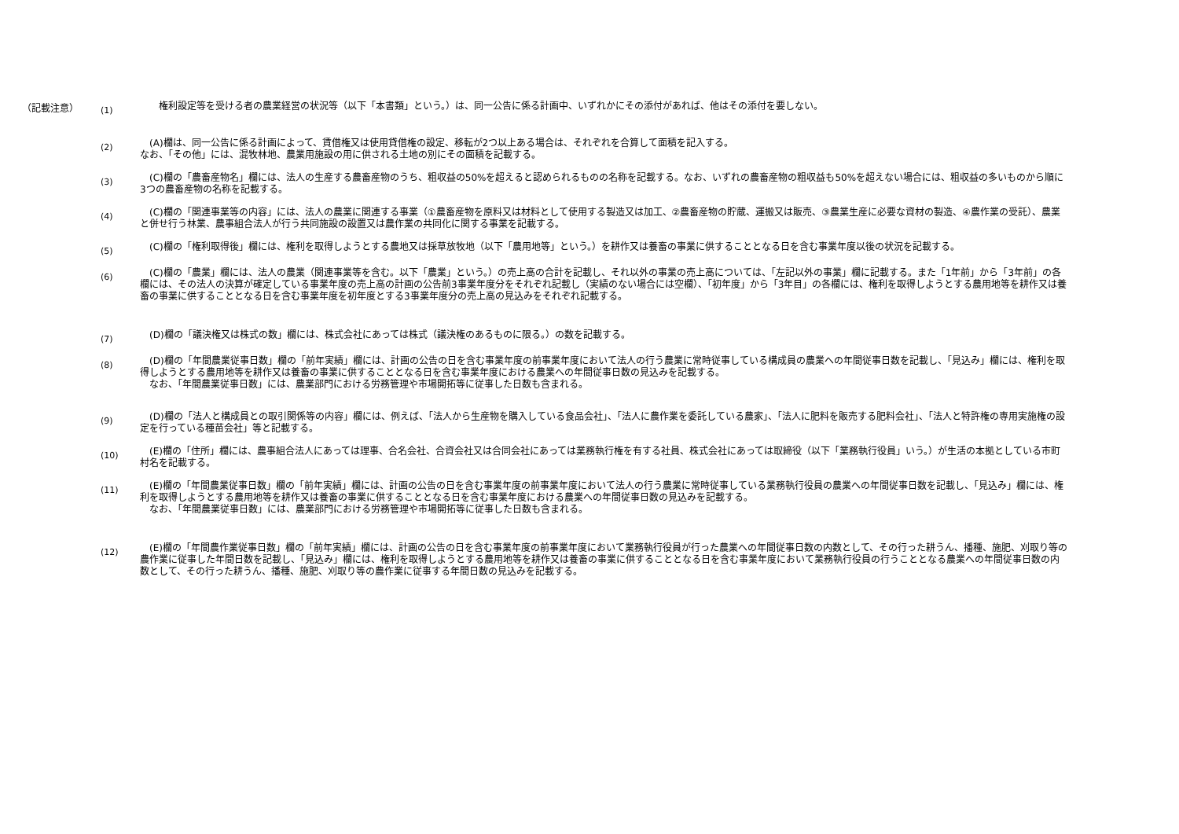（記載注意）
(1)
　　権利設定等を受ける者の農業経営の状況等（以下「本書類」という。）は、同一公告に係る計画中、いずれかにその添付があれば、他はその添付を要しない。
(2)
　(A)欄は、同一公告に係る計画によって、賃借権又は使用貸借権の設定、移転が2つ以上ある場合は、それぞれを合算して面積を記入する。
なお、「その他」には、混牧林地、農業用施設の用に供される土地の別にその面積を記載する。
(3)
　(C)欄の「農畜産物名」欄には、法人の生産する農畜産物のうち、粗収益の50%を超えると認められるものの名称を記載する。なお、いずれの農畜産物の粗収益も50%を超えない場合には、粗収益の多いものから順に3つの農畜産物の名称を記載する。
(4)
　(C)欄の「関連事業等の内容」には、法人の農業に関連する事業（①農畜産物を原料又は材料として使用する製造又は加工、②農畜産物の貯蔵、運搬又は販売、③農業生産に必要な資材の製造、④農作業の受託）、農業と併せ行う林業、農事組合法人が行う共同施設の設置又は農作業の共同化に関する事業を記載する。
(5)
　(C)欄の「権利取得後」欄には、権利を取得しようとする農地又は採草放牧地（以下「農用地等」という。）を耕作又は養畜の事業に供することとなる日を含む事業年度以後の状況を記載する。
(6)
　(C)欄の「農業」欄には、法人の農業（関連事業等を含む。以下「農業」という。）の売上高の合計を記載し、それ以外の事業の売上高については、「左記以外の事業」欄に記載する。また「1年前」から「3年前」の各欄には、その法人の決算が確定している事業年度の売上高の計画の公告前3事業年度分をそれぞれ記載し（実績のない場合には空欄）、「初年度」から「3年目」の各欄には、権利を取得しようとする農用地等を耕作又は養畜の事業に供することとなる日を含む事業年度を初年度とする3事業年度分の売上高の見込みをそれぞれ記載する。
(7)
　(D)欄の「議決権又は株式の数」欄には、株式会社にあっては株式（議決権のあるものに限る。）の数を記載する。
(8)
　(D)欄の「年間農業従事日数」欄の「前年実績」欄には、計画の公告の日を含む事業年度の前事業年度において法人の行う農業に常時従事している構成員の農業への年間従事日数を記載し、「見込み」欄には、権利を取得しようとする農用地等を耕作又は養畜の事業に供することとなる日を含む事業年度における農業への年間従事日数の見込みを記載する。
　なお、「年間農業従事日数」には、農業部門における労務管理や市場開拓等に従事した日数も含まれる。
(9)
　(D)欄の「法人と構成員との取引関係等の内容」欄には、例えば、「法人から生産物を購入している食品会社」、「法人に農作業を委託している農家」、「法人に肥料を販売する肥料会社」、「法人と特許権の専用実施権の設定を行っている種苗会社」等と記載する。
(10)
　(E)欄の「住所」欄には、農事組合法人にあっては理事、合名会社、合資会社又は合同会社にあっては業務執行権を有する社員、株式会社にあっては取締役（以下「業務執行役員」いう。）が生活の本拠としている市町村名を記載する。
(11)
　(E)欄の「年間農業従事日数」欄の「前年実績」欄には、計画の公告の日を含む事業年度の前事業年度において法人の行う農業に常時従事している業務執行役員の農業への年間従事日数を記載し、「見込み」欄には、権利を取得しようとする農用地等を耕作又は養畜の事業に供することとなる日を含む事業年度における農業への年間従事日数の見込みを記載する。
　なお、「年間農業従事日数」には、農業部門における労務管理や市場開拓等に従事した日数も含まれる。
(12)
　(E)欄の「年間農作業従事日数」欄の「前年実績」欄には、計画の公告の日を含む事業年度の前事業年度において業務執行役員が行った農業への年間従事日数の内数として、その行った耕うん、播種、施肥、刈取り等の農作業に従事した年間日数を記載し、「見込み」欄には、権利を取得しようとする農用地等を耕作又は養畜の事業に供することとなる日を含む事業年度において業務執行役員の行うこととなる農業への年間従事日数の内数として、その行った耕うん、播種、施肥、刈取り等の農作業に従事する年間日数の見込みを記載する。